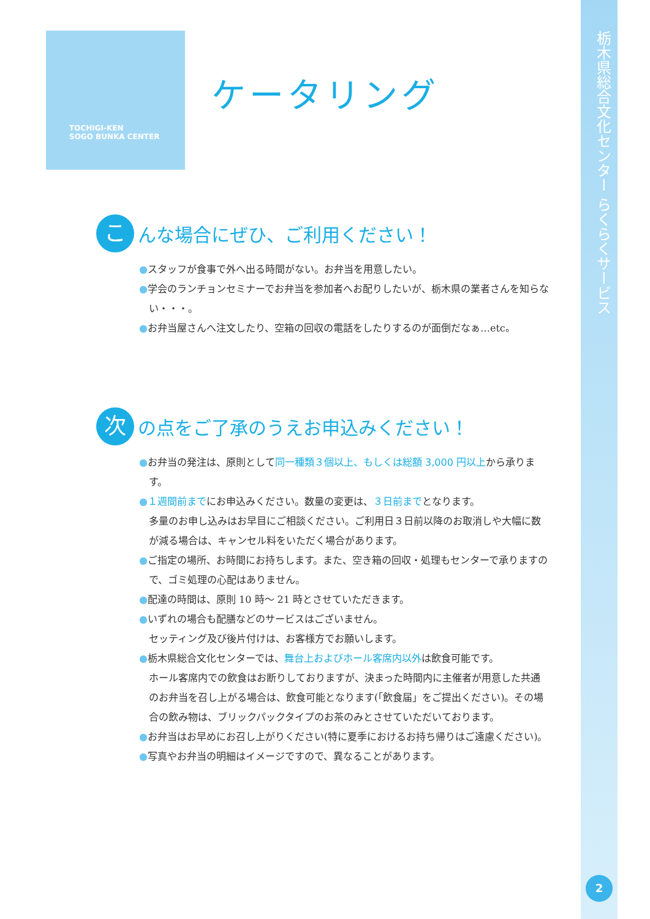TOCHIGI-KEN
SOGO BUNKA CENTER
ケータリング
こんな場合にぜひ、ご利用ください！
●スタッフが食事で外へ出る時間がない。お弁当を用意したい。
●学会のランチョンセミナーでお弁当を参加者へお配りしたいが、栃木県の業者さんを知らない・・・。
●お弁当屋さんへ注文したり、空箱の回収の電話をしたりするのが面倒だなぁ…etc。
次の点をご了承のうえお申込みください！
●お弁当の発注は、原則として同一種類３個以上、もしくは総額 3,000 円以上から承ります。
●１週間前までにお申込みください。数量の変更は、３日前までとなります。
多量のお申し込みはお早目にご相談ください。ご利用日３日前以降のお取消しや大幅に数が減る場合は、キャンセル料をいただく場合があります。
●ご指定の場所、お時間にお持ちします。また、空き箱の回収・処理もセンターで承りますので、ゴミ処理の心配はありません。
●配達の時間は、原則 10 時～ 21 時とさせていただきます。
●いずれの場合も配膳などのサービスはございません。
セッティング及び後片付けは、お客様方でお願いします。
●栃木県総合文化センターでは、舞台上およびホール客席内以外は飲食可能です。
ホール客席内での飲食はお断りしておりますが、決まった時間内に主催者が用意した共通のお弁当を召し上がる場合は、飲食可能となります(「飲食届」をご提出ください)。その場合の飲み物は、ブリックパックタイプのお茶のみとさせていただいております。
●お弁当はお早めにお召し上がりください(特に夏季におけるお持ち帰りはご遠慮ください)。
●写真やお弁当の明細はイメージですので、異なることがあります。
栃木県総合文化センター らくらくサービス
2